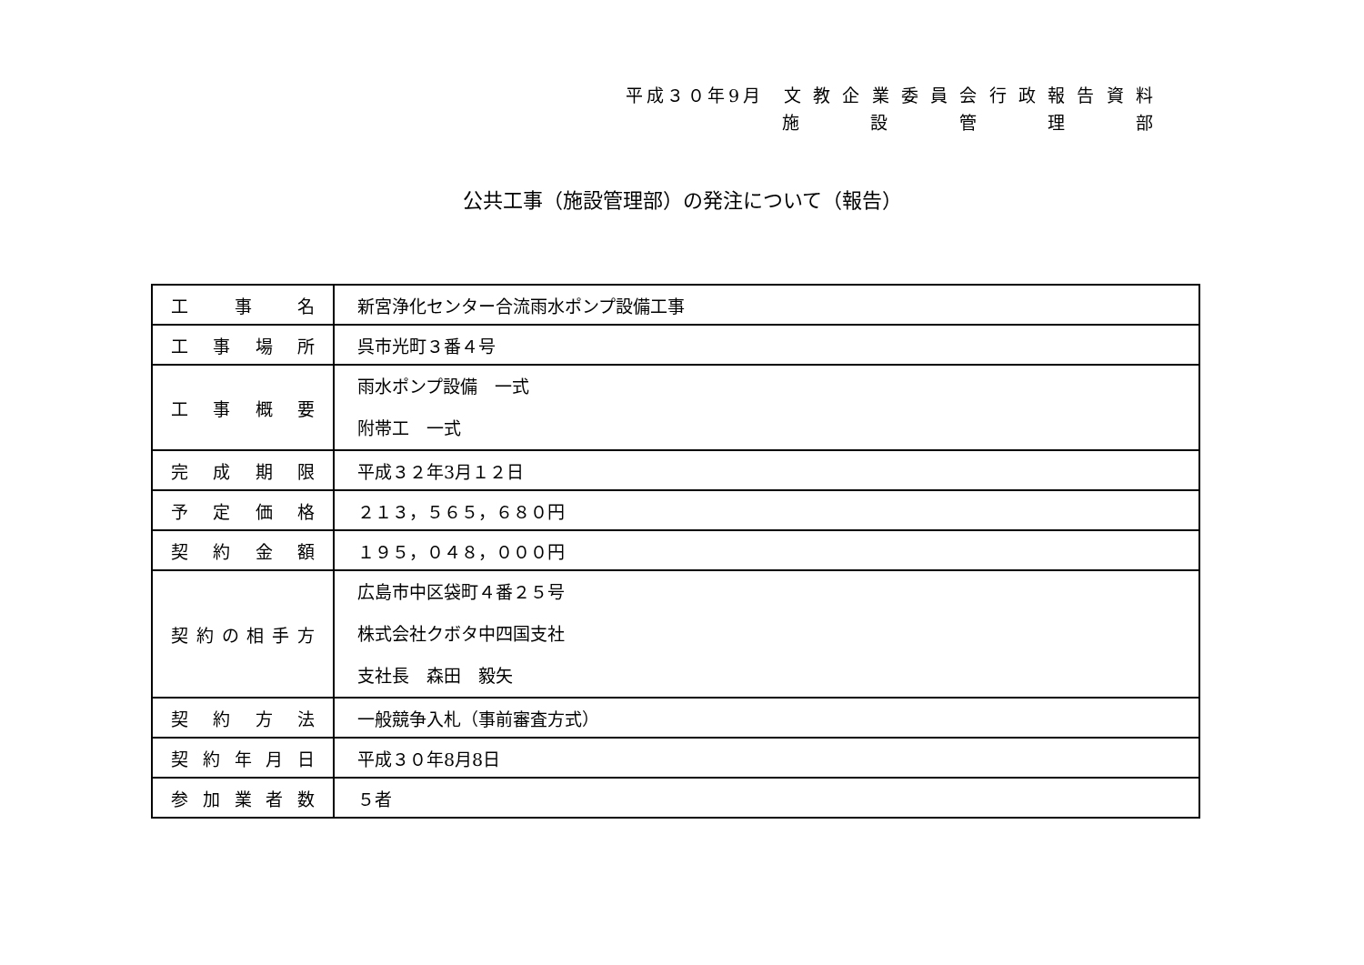平成３０年9月　文 教 企 業 委 員 会 行 政 報 告 資 料
施　設　管　理　部
公共工事（施設管理部）の発注について（報告）
| 工 事 名 | 新宮浄化センター合流雨水ポンプ設備工事 |
| 工事場所 | 呉市光町３番４号 |
| 工事概要 | 雨水ポンプ設備 一式 附帯工 一式 |
| 完成期限 | 平成３２年3月１２日 |
| 予定価格 | ２１３，５６５，６８０円 |
| 契約金額 | １９５，０４８，０００円 |
| 契約の相手方 | 広島市中区袋町４番２５号 株式会社クボタ中四国支社 支社長 森田 毅矢 |
| 契約方法 | 一般競争入札（事前審査方式） |
| 契約年月日 | 平成３０年8月8日 |
| 参加業者数 | ５者 |